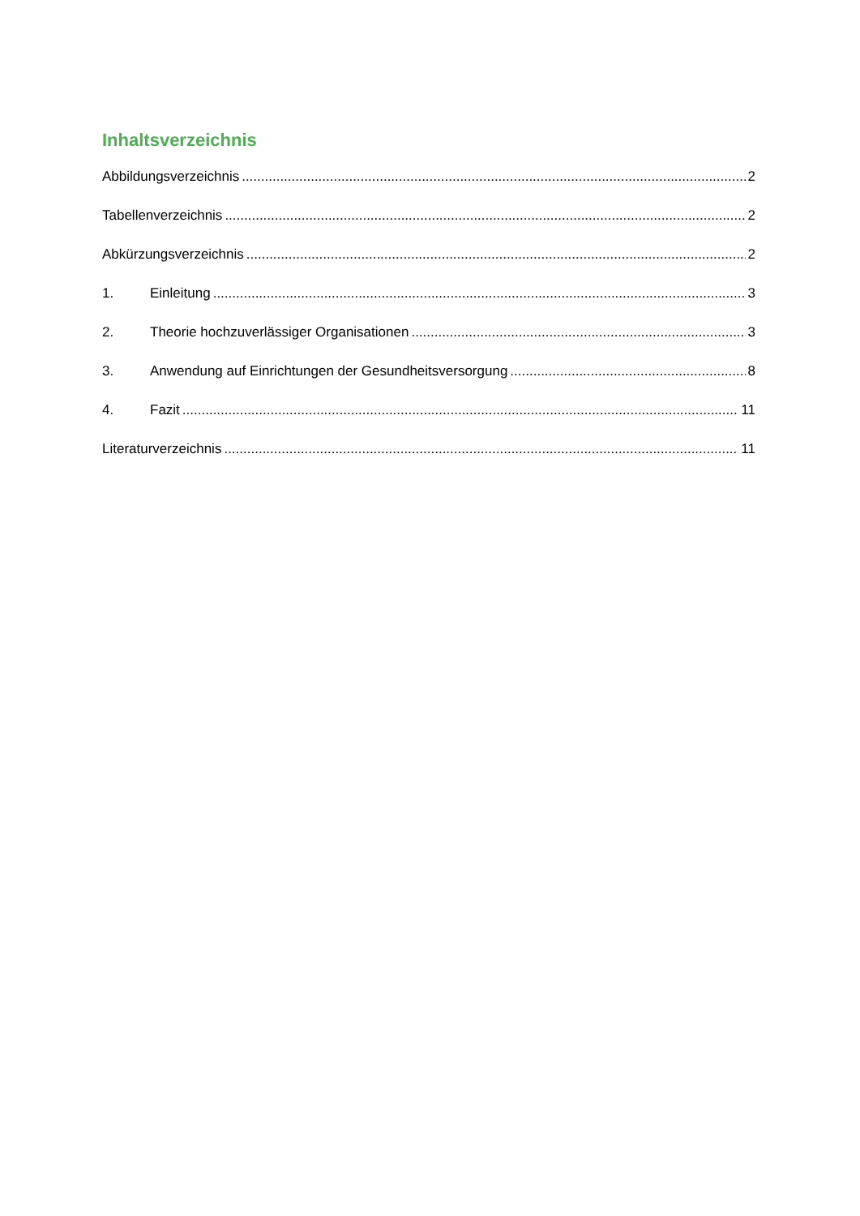Inhaltsverzeichnis
Abbildungsverzeichnis 2
Tabellenverzeichnis 2
Abkürzungsverzeichnis 2
1. Einleitung 3
2. Theorie hochzuverlässiger Organisationen 3
3. Anwendung auf Einrichtungen der Gesundheitsversorgung 8
4. Fazit 11
Literaturverzeichnis 11